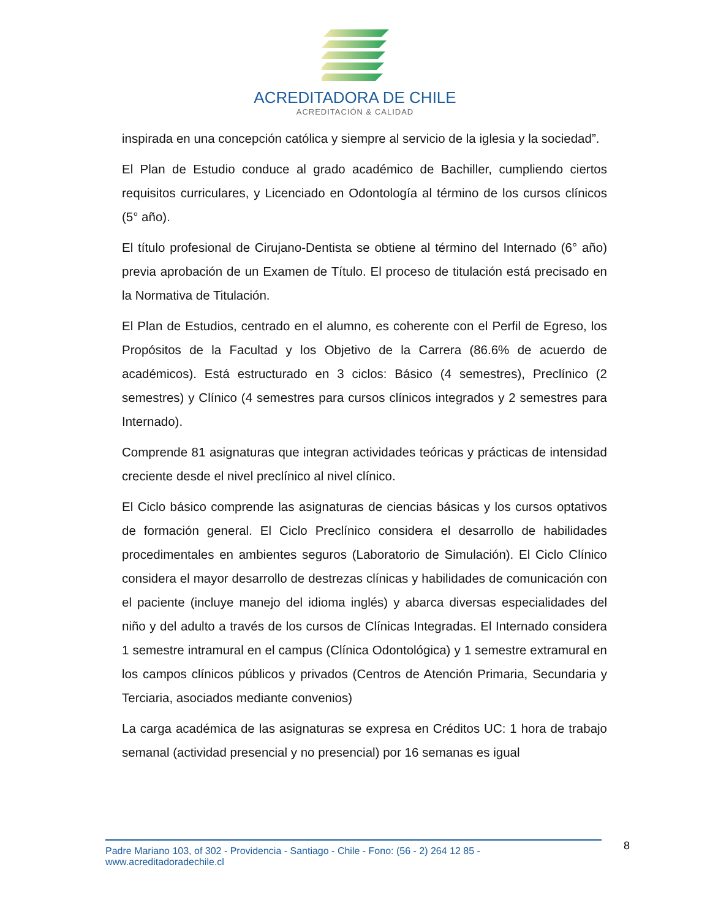ACREDITADORA DE CHILE
ACREDITACIÓN & CALIDAD
inspirada en una concepción católica y siempre al servicio de la iglesia y la sociedad”.
El Plan de Estudio conduce al grado académico de Bachiller, cumpliendo ciertos requisitos curriculares, y Licenciado en Odontología al término de los cursos clínicos (5° año).
El título profesional de Cirujano-Dentista se obtiene al término del Internado (6° año) previa aprobación de un Examen de Título. El proceso de titulación está precisado en la Normativa de Titulación.
El Plan de Estudios, centrado en el alumno, es coherente con el Perfil de Egreso, los Propósitos de la Facultad y los Objetivo de la Carrera (86.6% de acuerdo de académicos). Está estructurado en 3 ciclos: Básico (4 semestres), Preclínico (2 semestres) y Clínico (4 semestres para cursos clínicos integrados y 2 semestres para Internado).
Comprende 81 asignaturas que integran actividades teóricas y prácticas de intensidad creciente desde el nivel preclínico al nivel clínico.
El Ciclo básico comprende las asignaturas de ciencias básicas y los cursos optativos de formación general. El Ciclo Preclínico considera el desarrollo de habilidades procedimentales en ambientes seguros (Laboratorio de Simulación). El Ciclo Clínico considera el mayor desarrollo de destrezas clínicas y habilidades de comunicación con el paciente (incluye manejo del idioma inglés) y abarca diversas especialidades del niño y del adulto a través de los cursos de Clínicas Integradas. El Internado considera 1 semestre intramural en el campus (Clínica Odontológica) y 1 semestre extramural en los campos clínicos públicos y privados (Centros de Atención Primaria, Secundaria y Terciaria, asociados mediante convenios)
La carga académica de las asignaturas se expresa en Créditos UC: 1 hora de trabajo semanal (actividad presencial y no presencial) por 16 semanas es igual
Padre Mariano 103, of 302 - Providencia - Santiago - Chile - Fono: (56 - 2) 264 12 85 - www.acreditadoradechile.cl
8